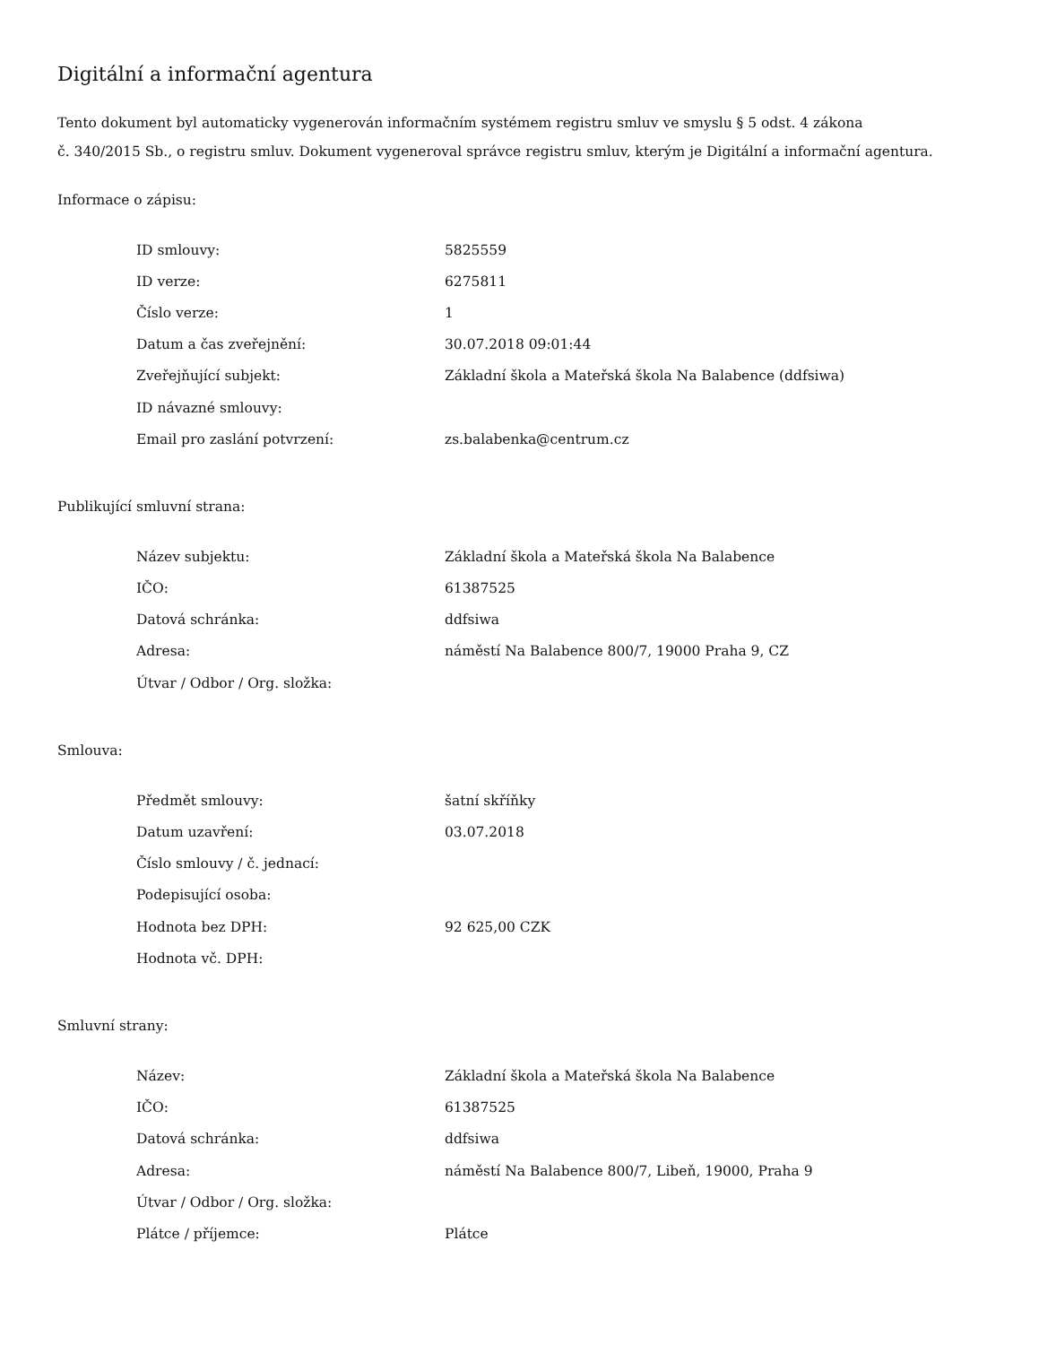Digitální a informační agentura
Tento dokument byl automaticky vygenerován informačním systémem registru smluv ve smyslu § 5 odst. 4 zákona
č. 340/2015 Sb., o registru smluv. Dokument vygeneroval správce registru smluv, kterým je Digitální a informační agentura.
Informace o zápisu:
| ID smlouvy: | 5825559 |
| ID verze: | 6275811 |
| Číslo verze: | 1 |
| Datum a čas zveřejnění: | 30.07.2018 09:01:44 |
| Zveřejňující subjekt: | Základní škola a Mateřská škola Na Balabence (ddfsiwa) |
| ID návazné smlouvy: | |
| Email pro zaslání potvrzení: | zs.balabenka@centrum.cz |
Publikující smluvní strana:
| Název subjektu: | Základní škola a Mateřská škola Na Balabence |
| IČO: | 61387525 |
| Datová schránka: | ddfsiwa |
| Adresa: | náměstí Na Balabence 800/7, 19000 Praha 9, CZ |
| Útvar / Odbor / Org. složka: | |
Smlouva:
| Předmět smlouvy: | šatní skříňky |
| Datum uzavření: | 03.07.2018 |
| Číslo smlouvy / č. jednací: | |
| Podepisující osoba: | |
| Hodnota bez DPH: | 92 625,00 CZK |
| Hodnota vč. DPH: | |
Smluvní strany:
| Název: | Základní škola a Mateřská škola Na Balabence |
| IČO: | 61387525 |
| Datová schránka: | ddfsiwa |
| Adresa: | náměstí Na Balabence 800/7, Libeň, 19000, Praha 9 |
| Útvar / Odbor / Org. složka: | |
| Plátce / příjemce: | Plátce |